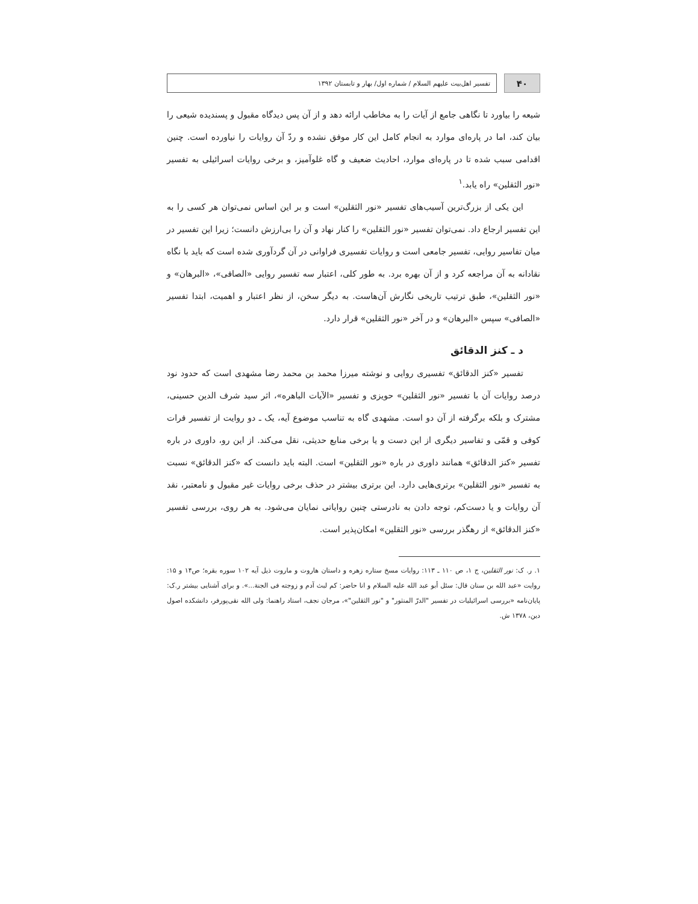۴۰
تفسیر اهل‌بیت علیهم السلام / شماره اول/ بهار و تابستان ۱۳۹۲
شیعه را بیاورد تا نگاهی جامع از آیات را به مخاطب ارائه دهد و از آن پس دیدگاه مقبول و پسندیده شیعی را بیان کند، اما در پاره‌ای موارد به انجام کامل این کار موفق نشده و ردّ آن روایات را نیاورده است. چنین اقدامی سبب شده تا در پاره‌ای موارد، احادیث ضعیف و گاه غلوآمیز، و برخی روایات اسرائیلی به تفسیر «نور الثقلین» راه یابد.<sup>۱</sup>
این یکی از بزرگ‌ترین آسیب‌های تفسیر «نور الثقلین» است و بر این اساس نمی‌توان هر کسی را به این تفسیر ارجاع داد. نمی‌توان تفسیر «نور الثقلین» را کنار نهاد و آن را بی‌ارزش دانست؛ زیرا این تفسیر در میان تفاسیر روایی، تفسیر جامعی است و روایات تفسیری فراوانی در آن گردآوری شده است که باید با نگاه نقادانه به آن مراجعه کرد و از آن بهره برد. به طور کلی، اعتبار سه تفسیر روایی «الصافی»، «البرهان» و «نور الثقلین»، طبق ترتیب تاریخی نگارش آن‌هاست. به دیگر سخن، از نظر اعتبار و اهمیت، ابتدا تفسیر «الصافی» سپس «البرهان» و در آخر «نور الثقلین» قرار دارد.
د ـ کنز الدقائق
تفسیر «کنز الدقائق» تفسیری روایی و نوشته میرزا محمد بن محمد رضا مشهدی است که حدود نود درصد روایات آن با تفسیر «نور الثقلین» حویزی و تفسیر «الآیات الباهره»، اثر سید شرف الدین حسینی، مشترک و بلکه برگرفته از آن دو است. مشهدی گاه به تناسب موضوع آیه، یک ـ دو روایت از تفسیر فرات کوفی و قمّی و تفاسیر دیگری از این دست و یا برخی منابع حدیثی، نقل می‌کند. از این رو، داوری در باره تفسیر «کنز الدقائق» همانند داوری در باره «نور الثقلین» است. البته باید دانست که «کنز الدقائق» نسبت به تفسیر «نور الثقلین» برتری‌هایی دارد. این برتری بیشتر در حذف برخی روایات غیر مقبول و نامعتبر، نقد آن روایات و یا دست‌کم، توجه دادن به نادرستی چنین روایاتی نمایان می‌شود. به هر روی، بررسی تفسیر «کنز الدقائق» از رهگذر بررسی «نور الثقلین» امکان‌پذیر است.
۱. ر. ک: نور الثقلین، ج ۱، ص ۱۱۰ ـ ۱۱۳: روایات مسخ ستاره زهره و داستان هاروت و ماروت ذیل آیه ۱۰۲ سوره بقره؛ ص۱۴ و ۱۵: روایت «عبد الله بن سنان قال: سئل أبو عبد الله علیه السلام و انا حاضر: کم لبث آدم و زوجته فی الجنة...». و برای آشنایی بیشتر ر.ک: پایان‌نامه «بررسی اسرائیلیات در تفسیر "الدرّ المنثور" و "نور الثقلین"»، مرجان نجف، استاد راهنما: ولی الله نقی‌پورفر، دانشکده اصول دین، ۱۳۷۸ ش.